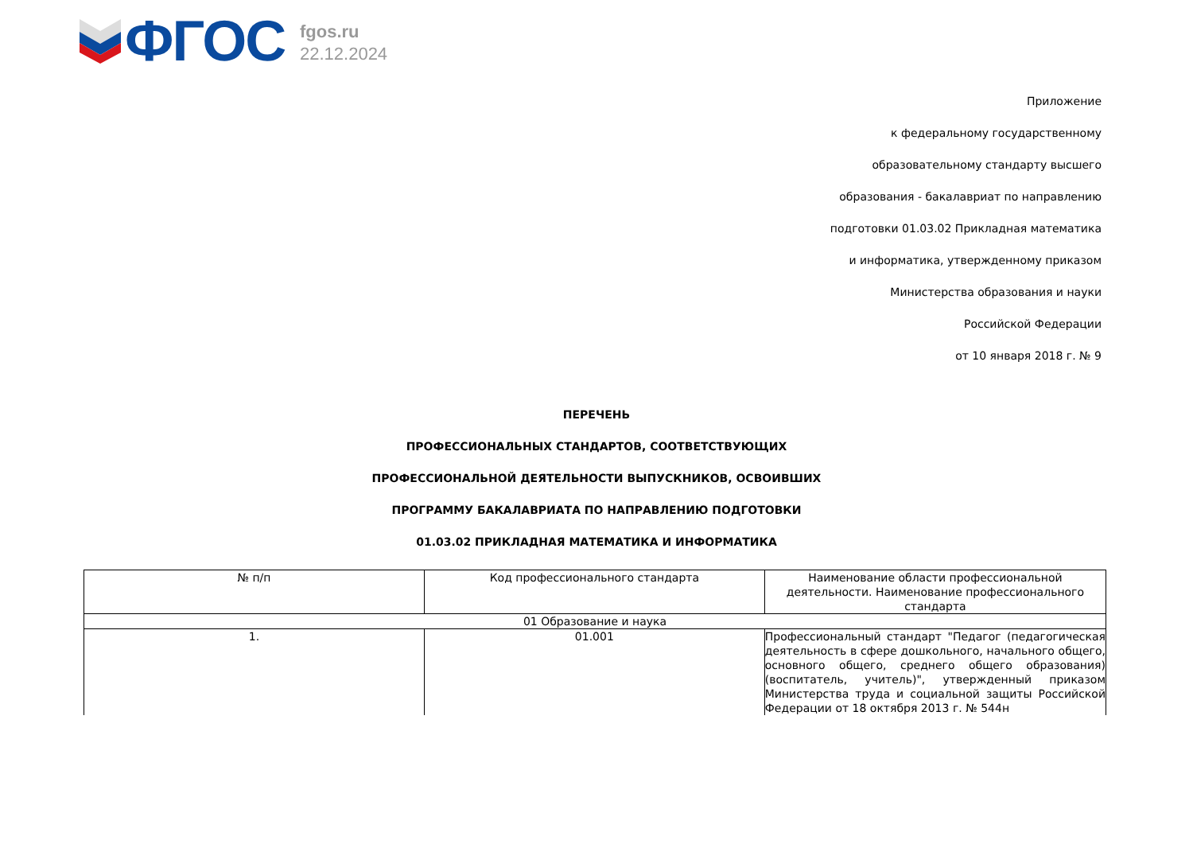ФГОС
fgos.ru
22.12.2024
Приложение
к федеральному государственному
образовательному стандарту высшего
образования - бакалавриат по направлению
подготовки 01.03.02 Прикладная математика
и информатика, утвержденному приказом
Министерства образования и науки
Российской Федерации
от 10 января 2018 г. № 9
ПЕРЕЧЕНЬ
ПРОФЕССИОНАЛЬНЫХ СТАНДАРТОВ, СООТВЕТСТВУЮЩИХ
ПРОФЕССИОНАЛЬНОЙ ДЕЯТЕЛЬНОСТИ ВЫПУСКНИКОВ, ОСВОИВШИХ
ПРОГРАММУ БАКАЛАВРИАТА ПО НАПРАВЛЕНИЮ ПОДГОТОВКИ
01.03.02 ПРИКЛАДНАЯ МАТЕМАТИКА И ИНФОРМАТИКА
| № п/п | Код профессионального стандарта | Наименование области профессиональной деятельности. Наименование профессионального стандарта |
| --- | --- | --- |
| 01 Образование и наука | | |
| 1. | 01.001 | Профессиональный стандарт "Педагог (педагогическая деятельность в сфере дошкольного, начального общего, основного общего, среднего общего образования) (воспитатель, учитель)", утвержденный приказом Министерства труда и социальной защиты Российской Федерации от 18 октября 2013 г. № 544н |